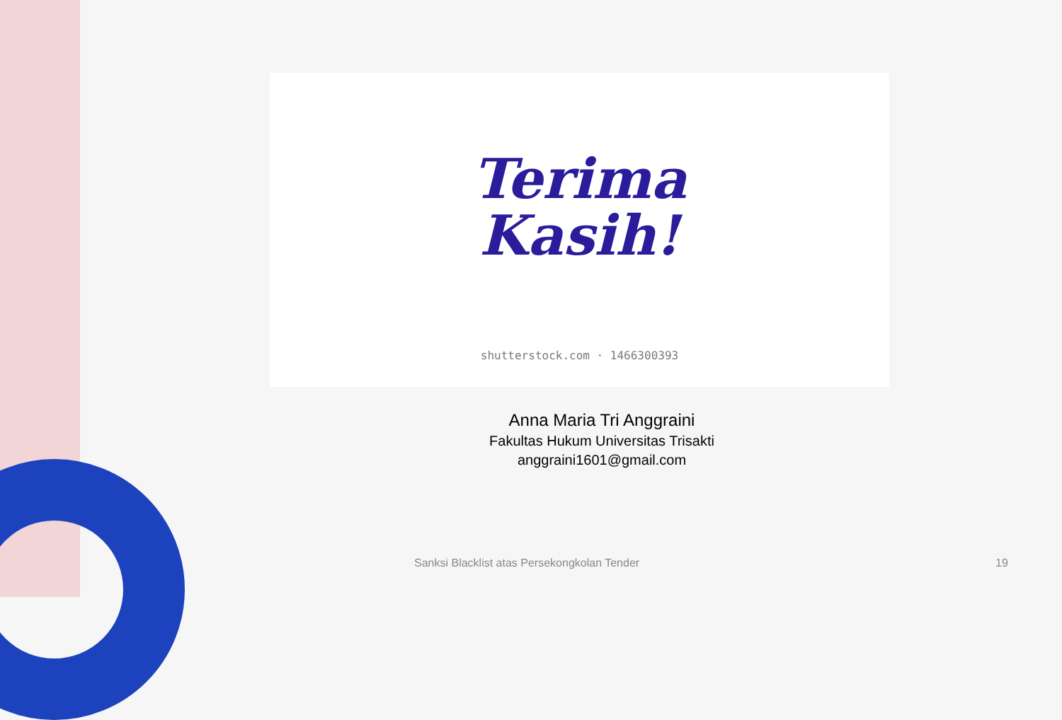Terima
Kasih!
shutterstock.com · 1466300393
Anna Maria Tri Anggraini
Fakultas Hukum Universitas Trisakti
anggraini1601@gmail.com
Sanksi Blacklist atas Persekongkolan Tender
19